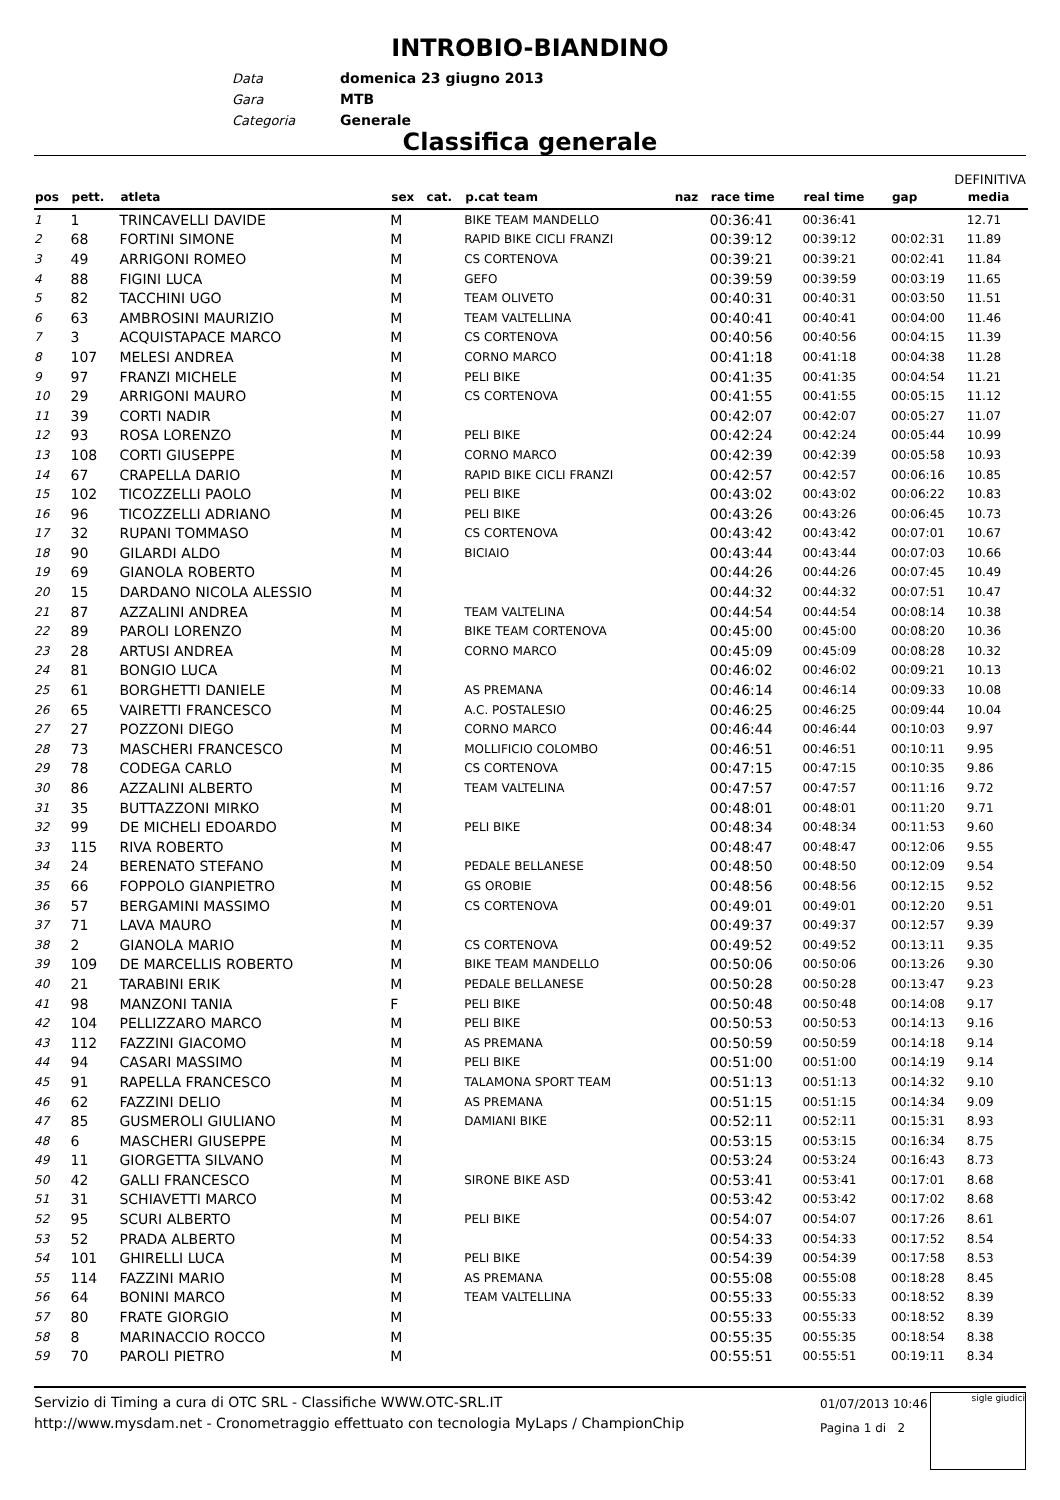INTROBIO-BIANDINO
Data domenica 23 giugno 2013
Gara MTB
Categoria Generale
Classifica generale
DEFINITIVA
| pos | pett. | atleta | sex | cat. | p.cat team | naz | race time | real time | gap | media |
| --- | --- | --- | --- | --- | --- | --- | --- | --- | --- | --- |
| 1 | 1 | TRINCAVELLI DAVIDE | M | | BIKE TEAM MANDELLO | | 00:36:41 | 00:36:41 | | 12.71 |
| 2 | 68 | FORTINI SIMONE | M | | RAPID BIKE CICLI FRANZI | | 00:39:12 | 00:39:12 | 00:02:31 | 11.89 |
| 3 | 49 | ARRIGONI ROMEO | M | | CS CORTENOVA | | 00:39:21 | 00:39:21 | 00:02:41 | 11.84 |
| 4 | 88 | FIGINI LUCA | M | | GEFO | | 00:39:59 | 00:39:59 | 00:03:19 | 11.65 |
| 5 | 82 | TACCHINI UGO | M | | TEAM OLIVETO | | 00:40:31 | 00:40:31 | 00:03:50 | 11.51 |
| 6 | 63 | AMBROSINI MAURIZIO | M | | TEAM VALTELLINA | | 00:40:41 | 00:40:41 | 00:04:00 | 11.46 |
| 7 | 3 | ACQUISTAPACE MARCO | M | | CS CORTENOVA | | 00:40:56 | 00:40:56 | 00:04:15 | 11.39 |
| 8 | 107 | MELESI ANDREA | M | | CORNO MARCO | | 00:41:18 | 00:41:18 | 00:04:38 | 11.28 |
| 9 | 97 | FRANZI MICHELE | M | | PELI BIKE | | 00:41:35 | 00:41:35 | 00:04:54 | 11.21 |
| 10 | 29 | ARRIGONI MAURO | M | | CS CORTENOVA | | 00:41:55 | 00:41:55 | 00:05:15 | 11.12 |
| 11 | 39 | CORTI NADIR | M | | | | 00:42:07 | 00:42:07 | 00:05:27 | 11.07 |
| 12 | 93 | ROSA LORENZO | M | | PELI BIKE | | 00:42:24 | 00:42:24 | 00:05:44 | 10.99 |
| 13 | 108 | CORTI GIUSEPPE | M | | CORNO MARCO | | 00:42:39 | 00:42:39 | 00:05:58 | 10.93 |
| 14 | 67 | CRAPELLA DARIO | M | | RAPID BIKE CICLI FRANZI | | 00:42:57 | 00:42:57 | 00:06:16 | 10.85 |
| 15 | 102 | TICOZZELLI PAOLO | M | | PELI BIKE | | 00:43:02 | 00:43:02 | 00:06:22 | 10.83 |
| 16 | 96 | TICOZZELLI ADRIANO | M | | PELI BIKE | | 00:43:26 | 00:43:26 | 00:06:45 | 10.73 |
| 17 | 32 | RUPANI TOMMASO | M | | CS CORTENOVA | | 00:43:42 | 00:43:42 | 00:07:01 | 10.67 |
| 18 | 90 | GILARDI ALDO | M | | BICIAIO | | 00:43:44 | 00:43:44 | 00:07:03 | 10.66 |
| 19 | 69 | GIANOLA ROBERTO | M | | | | 00:44:26 | 00:44:26 | 00:07:45 | 10.49 |
| 20 | 15 | DARDANO NICOLA ALESSIO | M | | | | 00:44:32 | 00:44:32 | 00:07:51 | 10.47 |
| 21 | 87 | AZZALINI ANDREA | M | | TEAM VALTELINA | | 00:44:54 | 00:44:54 | 00:08:14 | 10.38 |
| 22 | 89 | PAROLI LORENZO | M | | BIKE TEAM CORTENOVA | | 00:45:00 | 00:45:00 | 00:08:20 | 10.36 |
| 23 | 28 | ARTUSI ANDREA | M | | CORNO MARCO | | 00:45:09 | 00:45:09 | 00:08:28 | 10.32 |
| 24 | 81 | BONGIO LUCA | M | | | | 00:46:02 | 00:46:02 | 00:09:21 | 10.13 |
| 25 | 61 | BORGHETTI DANIELE | M | | AS PREMANA | | 00:46:14 | 00:46:14 | 00:09:33 | 10.08 |
| 26 | 65 | VAIRETTI FRANCESCO | M | | A.C. POSTALESIO | | 00:46:25 | 00:46:25 | 00:09:44 | 10.04 |
| 27 | 27 | POZZONI DIEGO | M | | CORNO MARCO | | 00:46:44 | 00:46:44 | 00:10:03 | 9.97 |
| 28 | 73 | MASCHERI FRANCESCO | M | | MOLLIFICIO COLOMBO | | 00:46:51 | 00:46:51 | 00:10:11 | 9.95 |
| 29 | 78 | CODEGA CARLO | M | | CS CORTENOVA | | 00:47:15 | 00:47:15 | 00:10:35 | 9.86 |
| 30 | 86 | AZZALINI ALBERTO | M | | TEAM VALTELINA | | 00:47:57 | 00:47:57 | 00:11:16 | 9.72 |
| 31 | 35 | BUTTAZZONI MIRKO | M | | | | 00:48:01 | 00:48:01 | 00:11:20 | 9.71 |
| 32 | 99 | DE MICHELI EDOARDO | M | | PELI BIKE | | 00:48:34 | 00:48:34 | 00:11:53 | 9.60 |
| 33 | 115 | RIVA ROBERTO | M | | | | 00:48:47 | 00:48:47 | 00:12:06 | 9.55 |
| 34 | 24 | BERENATO STEFANO | M | | PEDALE BELLANESE | | 00:48:50 | 00:48:50 | 00:12:09 | 9.54 |
| 35 | 66 | FOPPOLO GIANPIETRO | M | | GS OROBIE | | 00:48:56 | 00:48:56 | 00:12:15 | 9.52 |
| 36 | 57 | BERGAMINI MASSIMO | M | | CS CORTENOVA | | 00:49:01 | 00:49:01 | 00:12:20 | 9.51 |
| 37 | 71 | LAVA MAURO | M | | | | 00:49:37 | 00:49:37 | 00:12:57 | 9.39 |
| 38 | 2 | GIANOLA MARIO | M | | CS CORTENOVA | | 00:49:52 | 00:49:52 | 00:13:11 | 9.35 |
| 39 | 109 | DE MARCELLIS ROBERTO | M | | BIKE TEAM MANDELLO | | 00:50:06 | 00:50:06 | 00:13:26 | 9.30 |
| 40 | 21 | TARABINI ERIK | M | | PEDALE BELLANESE | | 00:50:28 | 00:50:28 | 00:13:47 | 9.23 |
| 41 | 98 | MANZONI TANIA | F | | PELI BIKE | | 00:50:48 | 00:50:48 | 00:14:08 | 9.17 |
| 42 | 104 | PELLIZZARO MARCO | M | | PELI BIKE | | 00:50:53 | 00:50:53 | 00:14:13 | 9.16 |
| 43 | 112 | FAZZINI GIACOMO | M | | AS PREMANA | | 00:50:59 | 00:50:59 | 00:14:18 | 9.14 |
| 44 | 94 | CASARI MASSIMO | M | | PELI BIKE | | 00:51:00 | 00:51:00 | 00:14:19 | 9.14 |
| 45 | 91 | RAPELLA FRANCESCO | M | | TALAMONA SPORT TEAM | | 00:51:13 | 00:51:13 | 00:14:32 | 9.10 |
| 46 | 62 | FAZZINI DELIO | M | | AS PREMANA | | 00:51:15 | 00:51:15 | 00:14:34 | 9.09 |
| 47 | 85 | GUSMEROLI GIULIANO | M | | DAMIANI BIKE | | 00:52:11 | 00:52:11 | 00:15:31 | 8.93 |
| 48 | 6 | MASCHERI GIUSEPPE | M | | | | 00:53:15 | 00:53:15 | 00:16:34 | 8.75 |
| 49 | 11 | GIORGETTA SILVANO | M | | | | 00:53:24 | 00:53:24 | 00:16:43 | 8.73 |
| 50 | 42 | GALLI FRANCESCO | M | | SIRONE BIKE ASD | | 00:53:41 | 00:53:41 | 00:17:01 | 8.68 |
| 51 | 31 | SCHIAVETTI MARCO | M | | | | 00:53:42 | 00:53:42 | 00:17:02 | 8.68 |
| 52 | 95 | SCURI ALBERTO | M | | PELI BIKE | | 00:54:07 | 00:54:07 | 00:17:26 | 8.61 |
| 53 | 52 | PRADA ALBERTO | M | | | | 00:54:33 | 00:54:33 | 00:17:52 | 8.54 |
| 54 | 101 | GHIRELLI LUCA | M | | PELI BIKE | | 00:54:39 | 00:54:39 | 00:17:58 | 8.53 |
| 55 | 114 | FAZZINI MARIO | M | | AS PREMANA | | 00:55:08 | 00:55:08 | 00:18:28 | 8.45 |
| 56 | 64 | BONINI MARCO | M | | TEAM VALTELLINA | | 00:55:33 | 00:55:33 | 00:18:52 | 8.39 |
| 57 | 80 | FRATE GIORGIO | M | | | | 00:55:33 | 00:55:33 | 00:18:52 | 8.39 |
| 58 | 8 | MARINACCIO ROCCO | M | | | | 00:55:35 | 00:55:35 | 00:18:54 | 8.38 |
| 59 | 70 | PAROLI PIETRO | M | | | | 00:55:51 | 00:55:51 | 00:19:11 | 8.34 |
Servizio di Timing a cura di OTC SRL - Classifiche WWW.OTC-SRL.IT
http://www.mysdam.net - Cronometraggio effettuato con tecnologia MyLaps / ChampionChip
01/07/2013 10:46
Pagina 1 di 2
sigle giudici